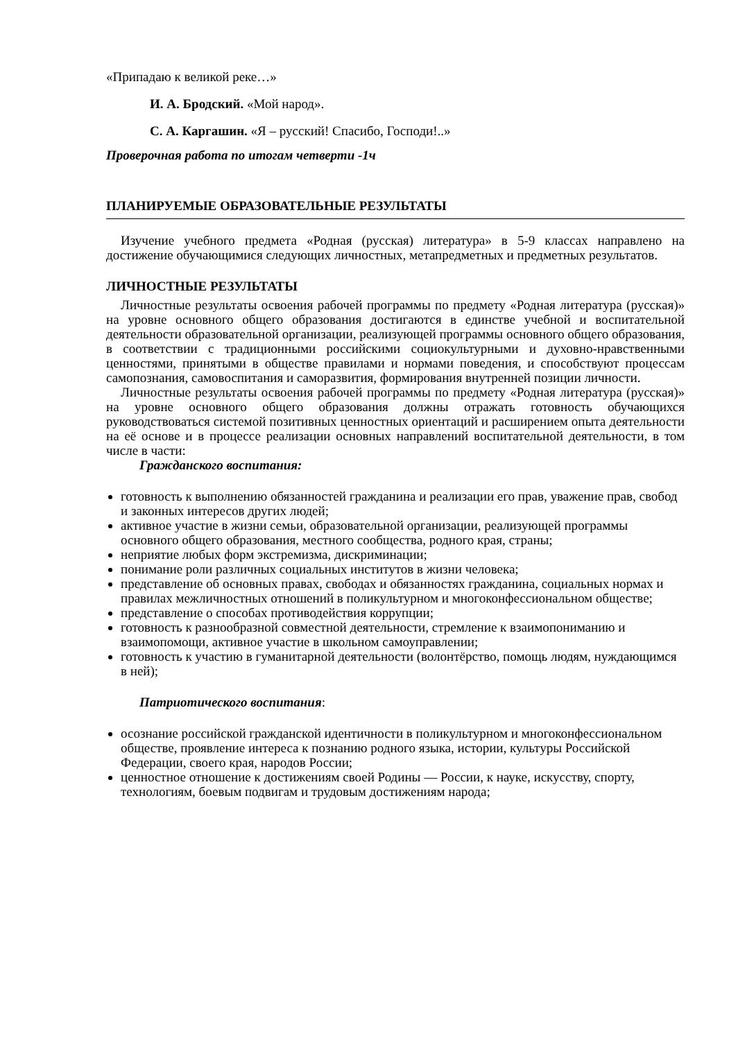«Припадаю к великой реке…»
И. А. Бродский. «Мой народ».
С. А. Каргашин. «Я – русский! Спасибо, Господи!..»
Проверочная работа по итогам четверти -1ч
ПЛАНИРУЕМЫЕ ОБРАЗОВАТЕЛЬНЫЕ РЕЗУЛЬТАТЫ
Изучение учебного предмета «Родная (русская) литература» в 5-9 классах направлено на достижение обучающимися следующих личностных, метапредметных и предметных результатов.
ЛИЧНОСТНЫЕ РЕЗУЛЬТАТЫ
Личностные результаты освоения рабочей программы по предмету «Родная литература (русская)» на уровне основного общего образования достигаются в единстве учебной и воспитательной деятельности образовательной организации, реализующей программы основного общего образования, в соответствии с традиционными российскими социокультурными и духовно-нравственными ценностями, принятыми в обществе правилами и нормами поведения, и способствуют процессам самопознания, самовоспитания и саморазвития, формирования внутренней позиции личности.
Личностные результаты освоения рабочей программы по предмету «Родная литература (русская)» на уровне основного общего образования должны отражать готовность обучающихся руководствоваться системой позитивных ценностных ориентаций и расширением опыта деятельности на её основе и в процессе реализации основных направлений воспитательной деятельности, в том числе в части:
Гражданского воспитания:
готовность к выполнению обязанностей гражданина и реализации его прав, уважение прав, свобод и законных интересов других людей;
активное участие в жизни семьи, образовательной организации, реализующей программы основного общего образования, местного сообщества, родного края, страны;
неприятие любых форм экстремизма, дискриминации;
понимание роли различных социальных институтов в жизни человека;
представление об основных правах, свободах и обязанностях гражданина, социальных нормах и правилах межличностных отношений в поликультурном и многоконфессиональном обществе;
представление о способах противодействия коррупции;
готовность к разнообразной совместной деятельности, стремление к взаимопониманию и взаимопомощи, активное участие в школьном самоуправлении;
готовность к участию в гуманитарной деятельности (волонтёрство, помощь людям, нуждающимся в ней);
Патриотического воспитания:
осознание российской гражданской идентичности в поликультурном и многоконфессиональном обществе, проявление интереса к познанию родного языка, истории, культуры Российской Федерации, своего края, народов России;
ценностное отношение к достижениям своей Родины — России, к науке, искусству, спорту, технологиям, боевым подвигам и трудовым достижениям народа;